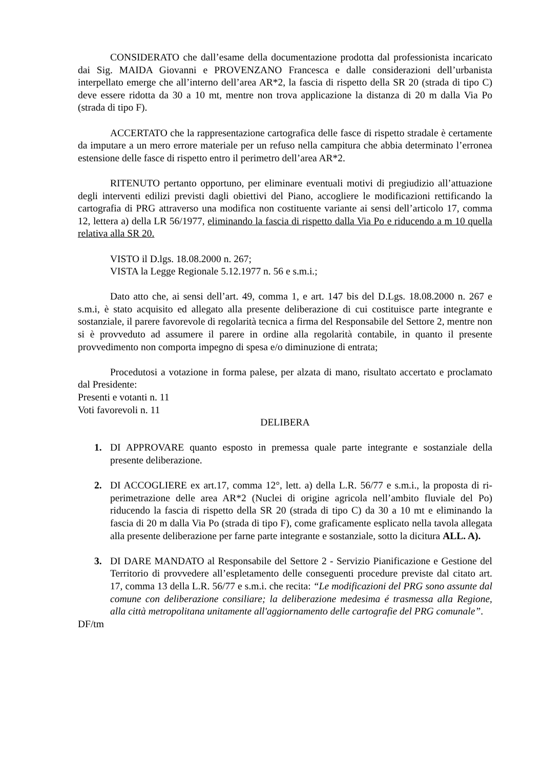CONSIDERATO che dall’esame della documentazione prodotta dal professionista incaricato dai Sig. MAIDA Giovanni e PROVENZANO Francesca e dalle considerazioni dell’urbanista interpellato emerge che all’interno dell’area AR*2, la fascia di rispetto della SR 20 (strada di tipo C) deve essere ridotta da 30 a 10 mt, mentre non trova applicazione la distanza di 20 m dalla Via Po (strada di tipo F).
ACCERTATO che la rappresentazione cartografica delle fasce di rispetto stradale è certamente da imputare a un mero errore materiale per un refuso nella campitura che abbia determinato l’erronea estensione delle fasce di rispetto entro il perimetro dell’area AR*2.
RITENUTO pertanto opportuno, per eliminare eventuali motivi di pregiudizio all’attuazione degli interventi edilizi previsti dagli obiettivi del Piano, accogliere le modificazioni rettificando la cartografia di PRG attraverso una modifica non costituente variante ai sensi dell’articolo 17, comma 12, lettera a) della LR 56/1977, eliminando la fascia di rispetto dalla Via Po e riducendo a m 10 quella relativa alla SR 20.
VISTO il D.lgs. 18.08.2000 n. 267;
VISTA la Legge Regionale 5.12.1977 n. 56 e s.m.i.;
Dato atto che, ai sensi dell’art. 49, comma 1, e art. 147 bis del D.Lgs. 18.08.2000 n. 267 e s.m.i, è stato acquisito ed allegato alla presente deliberazione di cui costituisce parte integrante e sostanziale, il parere favorevole di regolarità tecnica a firma del Responsabile del Settore 2, mentre non si è provveduto ad assumere il parere in ordine alla regolarità contabile, in quanto il presente provvedimento non comporta impegno di spesa e/o diminuzione di entrata;
Procedutosi a votazione in forma palese, per alzata di mano, risultato accertato e proclamato dal Presidente:
Presenti e votanti n. 11
Voti favorevoli n. 11
DELIBERA
1. DI APPROVARE quanto esposto in premessa quale parte integrante e sostanziale della presente deliberazione.
2. DI ACCOGLIERE ex art.17, comma 12°, lett. a) della L.R. 56/77 e s.m.i., la proposta di ri-perimetrazione delle area AR*2 (Nuclei di origine agricola nell’ambito fluviale del Po) riducendo la fascia di rispetto della SR 20 (strada di tipo C) da 30 a 10 mt e eliminando la fascia di 20 m dalla Via Po (strada di tipo F), come graficamente esplicato nella tavola allegata alla presente deliberazione per farne parte integrante e sostanziale, sotto la dicitura ALL. A).
3. DI DARE MANDATO al Responsabile del Settore 2 - Servizio Pianificazione e Gestione del Territorio di provvedere all’espletamento delle conseguenti procedure previste dal citato art. 17, comma 13 della L.R. 56/77 e s.m.i. che recita: “Le modificazioni del PRG sono assunte dal comune con deliberazione consiliare; la deliberazione medesima é trasmessa alla Regione, alla città metropolitana unitamente all'aggiornamento delle cartografie del PRG comunale”.
DF/tm